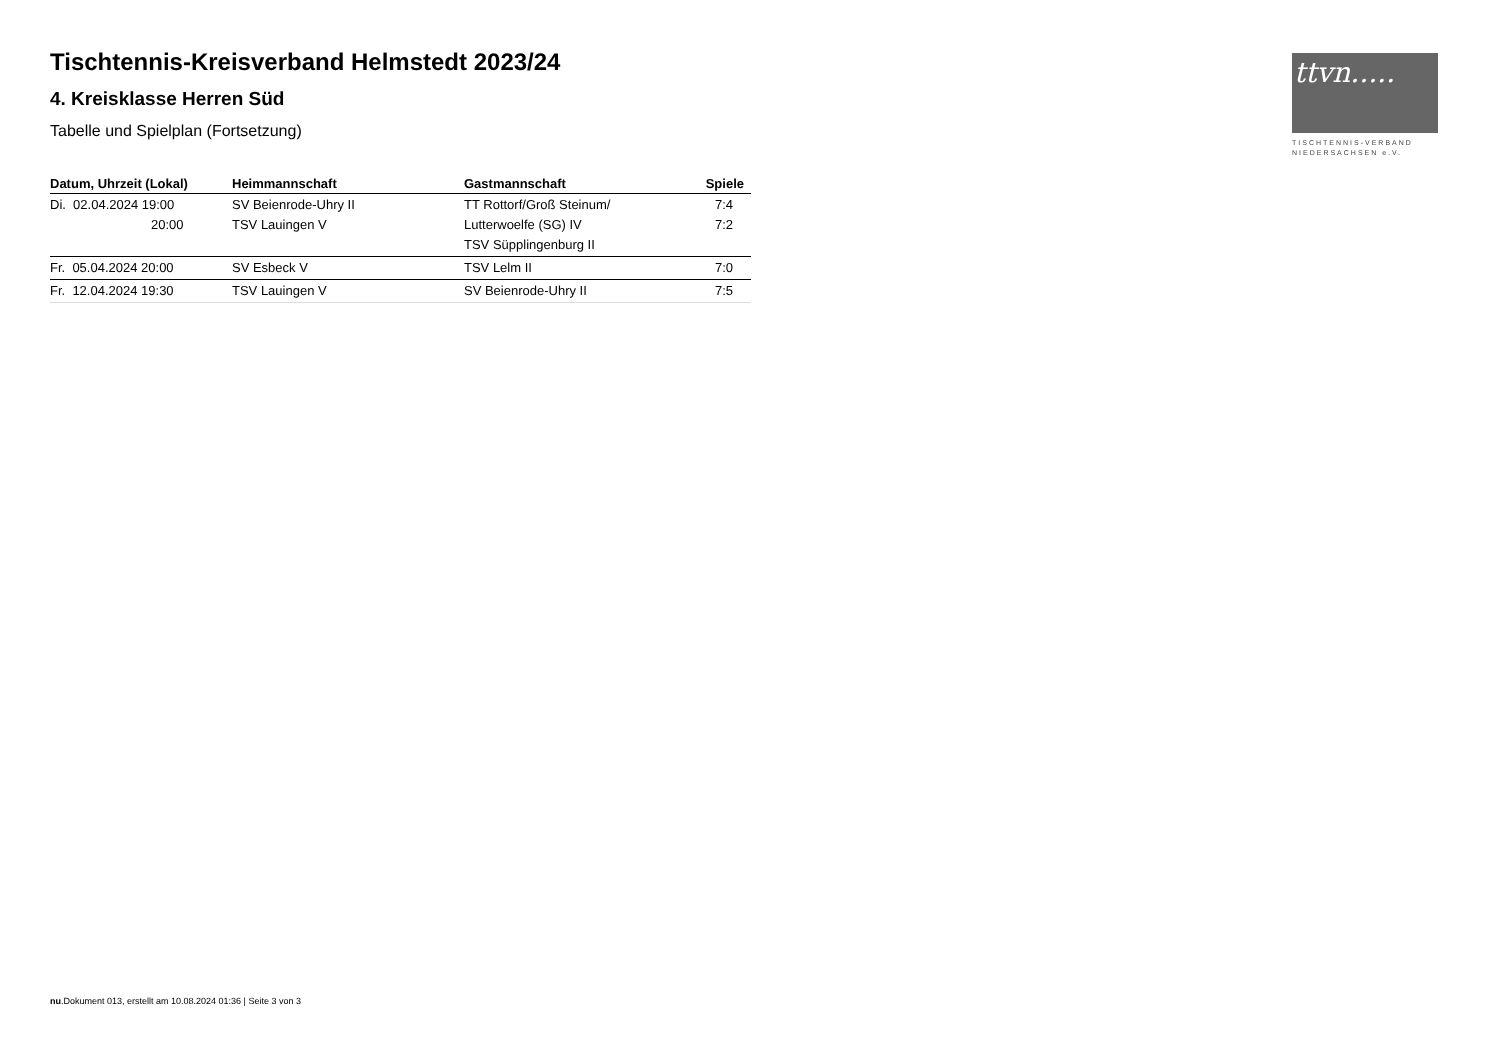Tischtennis-Kreisverband Helmstedt 2023/24
4. Kreisklasse Herren Süd
Tabelle und Spielplan (Fortsetzung)
| Datum, Uhrzeit (Lokal) | Heimmannschaft | Gastmannschaft | Spiele |
| --- | --- | --- | --- |
| Di. 02.04.2024 19:00 20:00 | SV Beienrode-Uhry II TSV Lauingen V | TT Rottorf/Groß Steinum/ Lutterwoelfe (SG) IV TSV Süpplingenburg II | 7:4 7:2 |
| Fr. 05.04.2024 20:00 | SV Esbeck V | TSV Lelm II | 7:0 |
| Fr. 12.04.2024 19:30 | TSV Lauingen V | SV Beienrode-Uhry II | 7:5 |
ttvn.....
TISCHTENNIS-VERBAND
NIEDERSACHSEN e.V.
nu.Dokument 013, erstellt am 10.08.2024 01:36 | Seite 3 von 3